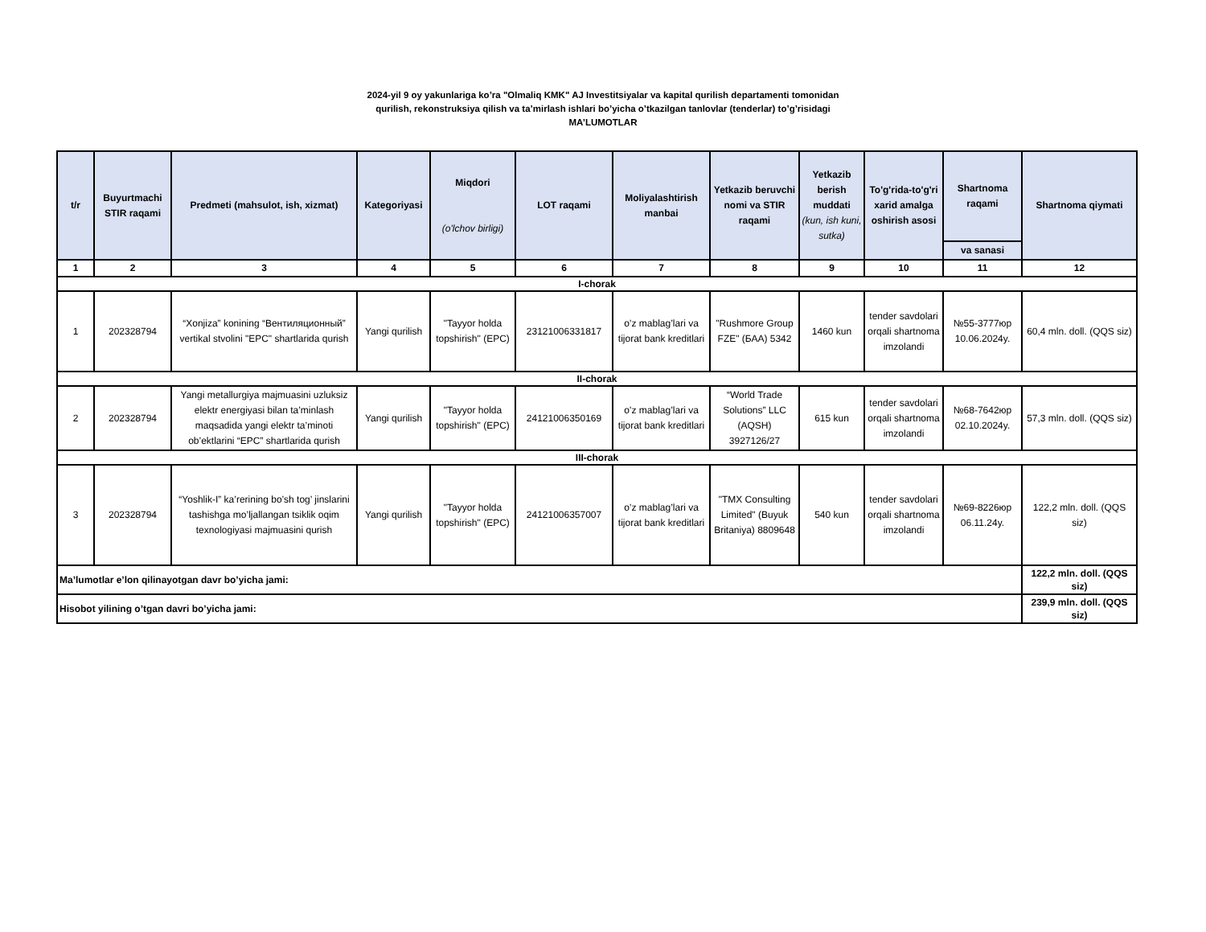2024-yil 9 oy yakunlariga ko’ra "Olmaliq KMK" AJ Investitsiyalar va kapital qurilish departamenti tomonidan
qurilish, rekonstruksiya qilish va ta’mirlash ishlari bo’yicha o’tkazilgan tanlovlar (tenderlar) to’g’risidagi
MA’LUMOTLAR
| t/r | Buyurtmachi STIR raqami | Predmeti (mahsulot, ish, xizmat) | Kategoriyasi | Miqdori (o'lchov birligi) | LOT raqami | Moliyalashtirish manbai | Yetkazib beruvchi nomi va STIR raqami | Yetkazib berish muddati (kun, ish kuni, sutka) | To'g'rida-to'g'ri xarid amalga oshirish asosi | Shartnoma raqami | Shartnoma qiymati |
| --- | --- | --- | --- | --- | --- | --- | --- | --- | --- | --- | --- |
| | | | | | | | | | | va sanasi | |
| 1 | 2 | 3 | 4 | 5 | 6 | 7 | 8 | 9 | 10 | 11 | 12 |
| I-chorak | | | | | | | | | | | |
| 1 | 202328794 | “Xonjiza” konining “Вентиляционный” vertikal stvolini "EPC" shartlarida qurish | Yangi qurilish | "Tayyor holda topshirish" (EPC) | 23121006331817 | o’z mablag’lari va tijorat bank kreditlari | "Rushmore Group FZE" (БАА) 5342 | 1460 kun | tender savdolari orqali shartnoma imzolandi | №55-3777юр 10.06.2024y. | 60,4 mln. doll. (QQS siz) |
| II-chorak | | | | | | | | | | | |
| 2 | 202328794 | Yangi metallurgiya majmuasini uzluksiz elektr energiyasi bilan ta’minlash maqsadida yangi elektr ta’minoti ob’ektlarini “EPC” shartlarida qurish | Yangi qurilish | "Tayyor holda topshirish" (EPC) | 24121006350169 | o’z mablag’lari va tijorat bank kreditlari | “World Trade Solutions” LLC (AQSH) 3927126/27 | 615 kun | tender savdolari orqali shartnoma imzolandi | №68-7642юр 02.10.2024y. | 57,3 mln. doll. (QQS siz) |
| III-chorak | | | | | | | | | | | |
| 3 | 202328794 | “Yoshlik-I” ka’rerining bo’sh tog’ jinslarini tashishga mo’ljallangan tsiklik oqim texnologiyasi majmuasini qurish | Yangi qurilish | "Tayyor holda topshirish" (EPC) | 24121006357007 | o’z mablag’lari va tijorat bank kreditlari | "TMX Consulting Limited" (Buyuk Britaniya) 8809648 | 540 kun | tender savdolari orqali shartnoma imzolandi | №69-8226юр 06.11.24y. | 122,2 mln. doll. (QQS siz) |
| Ma’lumotlar e’lon qilinayotgan davr bo’yicha jami: | | | | | | | | | | | 122,2 mln. doll. (QQS siz) |
| Hisobot yilining o’tgan davri bo’yicha jami: | | | | | | | | | | | 239,9 mln. doll. (QQS siz) |